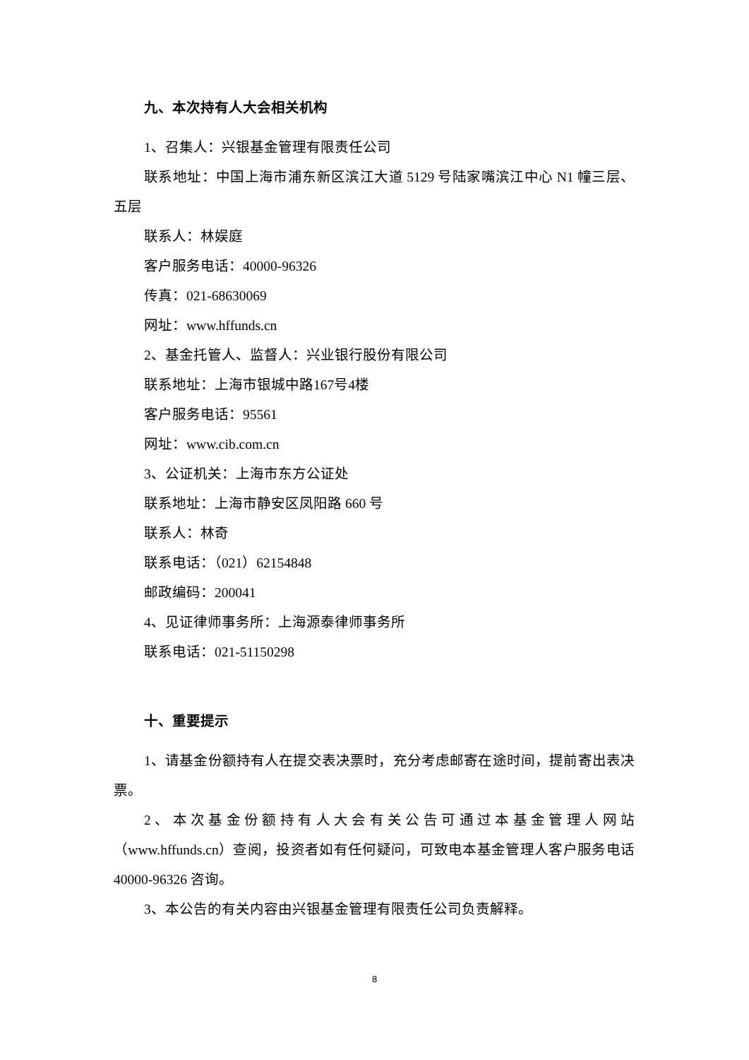九、本次持有人大会相关机构
1、召集人：兴银基金管理有限责任公司
联系地址：中国上海市浦东新区滨江大道 5129 号陆家嘴滨江中心 N1 幢三层、五层
联系人：林娱庭
客户服务电话：40000-96326
传真：021-68630069
网址：www.hffunds.cn
2、基金托管人、监督人：兴业银行股份有限公司
联系地址：上海市银城中路167号4楼
客户服务电话：95561
网址：www.cib.com.cn
3、公证机关：上海市东方公证处
联系地址：上海市静安区凤阳路 660 号
联系人：林奇
联系电话：（021）62154848
邮政编码：200041
4、见证律师事务所：上海源泰律师事务所
联系电话：021-51150298
十、重要提示
1、请基金份额持有人在提交表决票时，充分考虑邮寄在途时间，提前寄出表决票。
2、本次基金份额持有人大会有关公告可通过本基金管理人网站（www.hffunds.cn）查阅，投资者如有任何疑问，可致电本基金管理人客户服务电话 40000-96326 咨询。
3、本公告的有关内容由兴银基金管理有限责任公司负责解释。
8